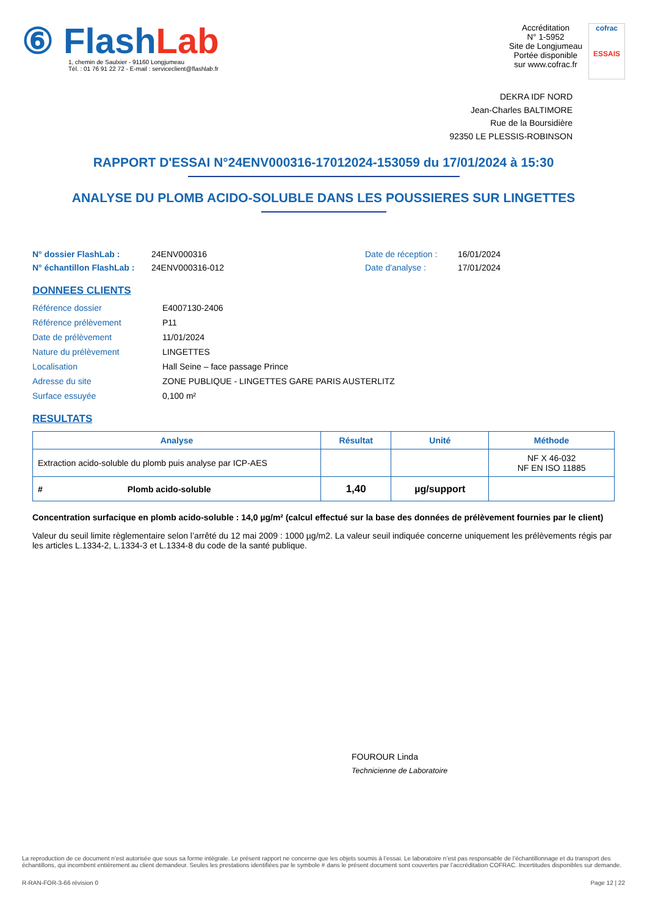⑥ Flash Lab
1, chemin de Saulxier - 91160 Longjumeau
Tél. : 01 76 91 22 72 - E-mail : serviceclient@flashlab.fr
Accréditation
N° 1-5952
Site de Longjumeau
Portée disponible
sur www.cofrac.fr
cofrac
ESSAIS
DEKRA IDF NORD
Jean-Charles BALTIMORE
Rue de la Boursidière
92350 LE PLESSIS-ROBINSON
RAPPORT D'ESSAI N°24ENV000316-17012024-153059 du 17/01/2024 à 15:30
ANALYSE DU PLOMB ACIDO-SOLUBLE DANS LES POUSSIERES SUR LINGETTES
N° dossier FlashLab : 24ENV000316 Date de réception : 16/01/2024 N° échantillon FlashLab : 24ENV000316-012 Date d'analyse : 17/01/2024
DONNEES CLIENTS
Référence dossier E4007130-2406 Référence prélèvement P11 Date de prélèvement 11/01/2024 Nature du prélèvement LINGETTES Localisation Hall Seine – face passage Prince Adresse du site ZONE PUBLIQUE - LINGETTES GARE PARIS AUSTERLITZ Surface essuyée 0,100 m²
RESULTATS
| Analyse | Résultat | Unité | Méthode |
| --- | --- | --- | --- |
| Extraction acido-soluble du plomb puis analyse par ICP-AES | | | NF X 46-032 NF EN ISO 11885 |
| # Plomb acido-soluble | 1,40 | µg/support | |
Concentration surfacique en plomb acido-soluble : 14,0 µg/m² (calcul effectué sur la base des données de prélèvement fournies par le client)
Valeur du seuil limite règlementaire selon l’arrêté du 12 mai 2009 : 1000 µg/m2. La valeur seuil indiquée concerne uniquement les prélèvements régis par les articles L.1334-2, L.1334-3 et L.1334-8 du code de la santé publique.
FOUROUR Linda
Technicienne de Laboratoire
La reproduction de ce document n’est autorisée que sous sa forme intégrale. Le présent rapport ne concerne que les objets soumis à l’essai. Le laboratoire n’est pas responsable de l’échantillonnage et du transport des échantillons, qui incombent entièrement au client demandeur. Seules les prestations identifiées par le symbole # dans le présent document sont couvertes par l’accréditation COFRAC. Incertitudes disponibles sur demande.
R-RAN-FOR-3-66 révision 0 Page 12 | 22